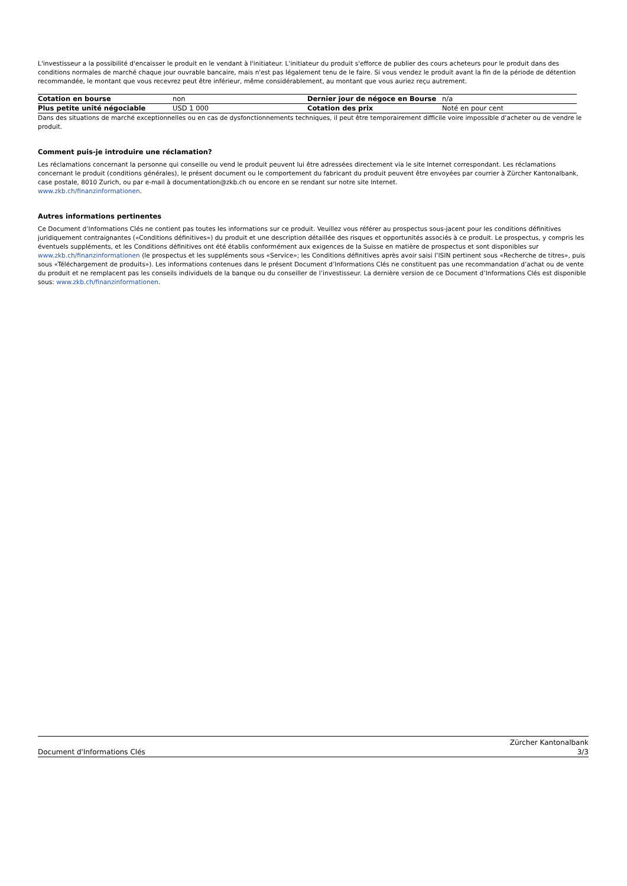L'investisseur a la possibilité d'encaisser le produit en le vendant à l'initiateur. L'initiateur du produit s'efforce de publier des cours acheteurs pour le produit dans des conditions normales de marché chaque jour ouvrable bancaire, mais n'est pas légalement tenu de le faire. Si vous vendez le produit avant la fin de la période de détention recommandée, le montant que vous recevrez peut être inférieur, même considérablement, au montant que vous auriez reçu autrement.
| Cotation en bourse | non | Dernier jour de négoce en Bourse | n/a |
| Plus petite unité négociable | USD 1 000 | Cotation des prix | Noté en pour cent |
Dans des situations de marché exceptionnelles ou en cas de dysfonctionnements techniques, il peut être temporairement difficile voire impossible d’acheter ou de vendre le produit.
Comment puis-je introduire une réclamation?
Les réclamations concernant la personne qui conseille ou vend le produit peuvent lui être adressées directement via le site Internet correspondant. Les réclamations concernant le produit (conditions générales), le présent document ou le comportement du fabricant du produit peuvent être envoyées par courrier à Zürcher Kantonalbank, case postale, 8010 Zurich, ou par e-mail à documentation@zkb.ch ou encore en se rendant sur notre site Internet.
www.zkb.ch/finanzinformationen.
Autres informations pertinentes
Ce Document d’Informations Clés ne contient pas toutes les informations sur ce produit. Veuillez vous référer au prospectus sous-jacent pour les conditions définitives juridiquement contraignantes («Conditions définitives») du produit et une description détaillée des risques et opportunités associés à ce produit. Le prospectus, y compris les éventuels suppléments, et les Conditions définitives ont été établis conformément aux exigences de la Suisse en matière de prospectus et sont disponibles sur www.zkb.ch/finanzinformationen (le prospectus et les suppléments sous «Service»; les Conditions définitives après avoir saisi l’ISIN pertinent sous «Recherche de titres», puis sous «Téléchargement de produits»). Les informations contenues dans le présent Document d’Informations Clés ne constituent pas une recommandation d’achat ou de vente du produit et ne remplacent pas les conseils individuels de la banque ou du conseiller de l’investisseur. La dernière version de ce Document d’Informations Clés est disponible sous: www.zkb.ch/finanzinformationen.
Document d'Informations Clés Zürcher Kantonalbank
3/3